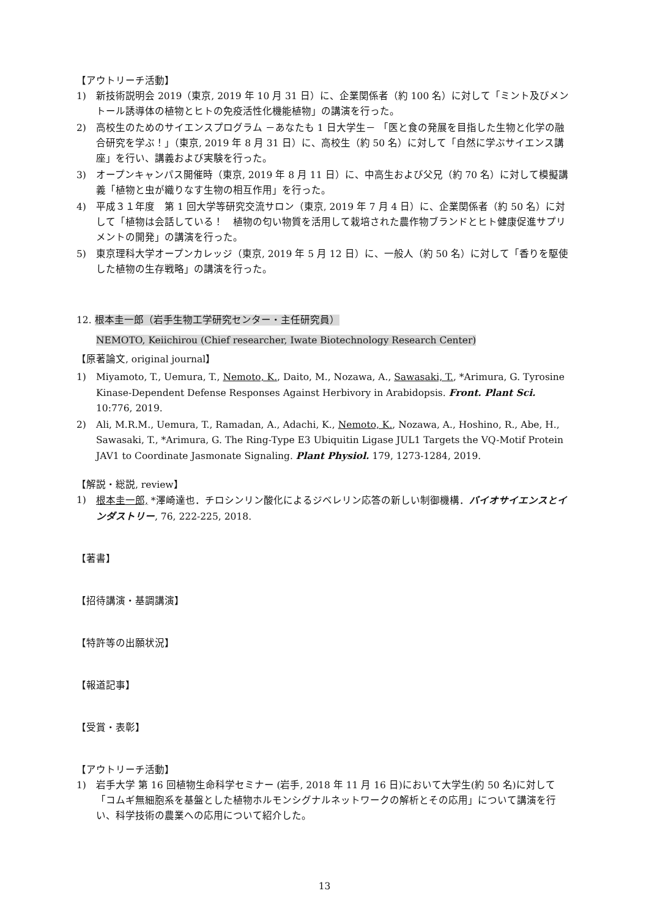【アウトリーチ活動】
1) 新技術説明会 2019（東京, 2019 年 10 月 31 日）に、企業関係者（約 100 名）に対して「ミント及びメントール誘導体の植物とヒトの免疫活性化機能植物」の講演を行った。
2) 高校生のためのサイエンスプログラム －あなたも 1 日大学生－ 「医と食の発展を目指した生物と化学の融合研究を学ぶ！」（東京, 2019 年 8 月 31 日）に、高校生（約 50 名）に対して「自然に学ぶサイエンス講座」を行い、講義および実験を行った。
3) オープンキャンパス開催時（東京, 2019 年 8 月 11 日）に、中高生および父兄（約 70 名）に対して模擬講義「植物と虫が織りなす生物の相互作用」を行った。
4) 平成３１年度　第 1 回大学等研究交流サロン（東京, 2019 年 7 月 4 日）に、企業関係者（約 50 名）に対して「植物は会話している！　植物の匂い物質を活用して栽培された農作物ブランドとヒト健康促進サプリメントの開発」の講演を行った。
5) 東京理科大学オープンカレッジ（東京, 2019 年 5 月 12 日）に、一般人（約 50 名）に対して「香りを駆使した植物の生存戦略」の講演を行った。
12. 根本圭一郎（岩手生物工学研究センター・主任研究員）
NEMOTO, Keiichirou (Chief researcher, Iwate Biotechnology Research Center)
【原著論文, original journal】
1) Miyamoto, T., Uemura, T., Nemoto, K., Daito, M., Nozawa, A., Sawasaki, T., *Arimura, G. Tyrosine Kinase-Dependent Defense Responses Against Herbivory in Arabidopsis. Front. Plant Sci. 10:776, 2019.
2) Ali, M.R.M., Uemura, T., Ramadan, A., Adachi, K., Nemoto, K., Nozawa, A., Hoshino, R., Abe, H., Sawasaki, T., *Arimura, G. The Ring-Type E3 Ubiquitin Ligase JUL1 Targets the VQ-Motif Protein JAV1 to Coordinate Jasmonate Signaling. Plant Physiol. 179, 1273-1284, 2019.
【解説・総説, review】
1) 根本圭一郎, *澤崎達也．チロシンリン酸化によるジベレリン応答の新しい制御機構．バイオサイエンスとインダストリー, 76, 222-225, 2018.
【著書】
【招待講演・基調講演】
【特許等の出願状況】
【報道記事】
【受賞・表彰】
【アウトリーチ活動】
1) 岩手大学 第 16 回植物生命科学セミナー (岩手, 2018 年 11 月 16 日)において大学生(約 50 名)に対して「コムギ無細胞系を基盤とした植物ホルモンシグナルネットワークの解析とその応用」について講演を行い、科学技術の農業への応用について紹介した。
13